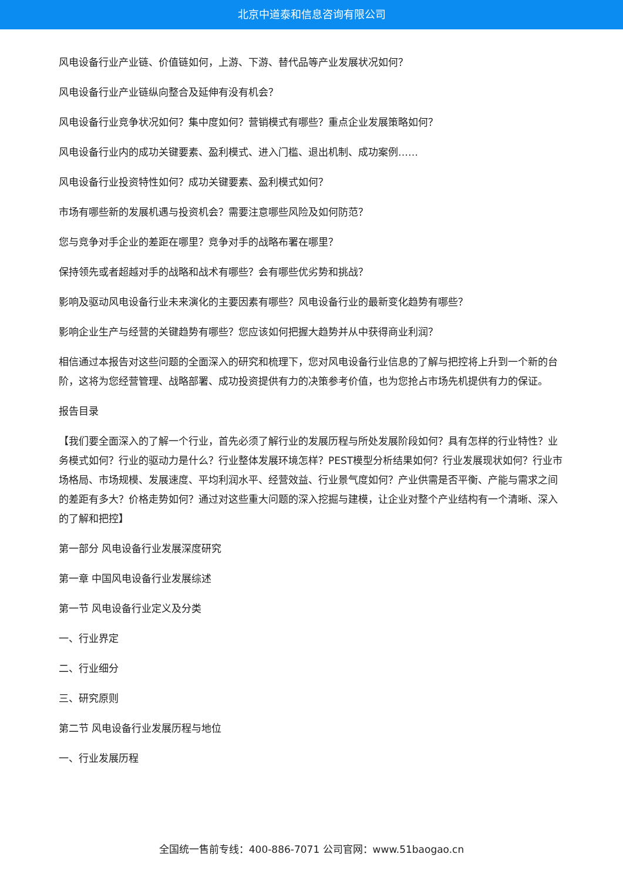北京中道泰和信息咨询有限公司
风电设备行业产业链、价值链如何，上游、下游、替代品等产业发展状况如何？
风电设备行业产业链纵向整合及延伸有没有机会？
风电设备行业竞争状况如何？集中度如何？营销模式有哪些？重点企业发展策略如何？
风电设备行业内的成功关键要素、盈利模式、进入门槛、退出机制、成功案例……
风电设备行业投资特性如何？成功关键要素、盈利模式如何？
市场有哪些新的发展机遇与投资机会？需要注意哪些风险及如何防范？
您与竞争对手企业的差距在哪里？竞争对手的战略布署在哪里？
保持领先或者超越对手的战略和战术有哪些？会有哪些优劣势和挑战？
影响及驱动风电设备行业未来演化的主要因素有哪些？风电设备行业的最新变化趋势有哪些？
影响企业生产与经营的关键趋势有哪些？您应该如何把握大趋势并从中获得商业利润？
相信通过本报告对这些问题的全面深入的研究和梳理下，您对风电设备行业信息的了解与把控将上升到一个新的台阶，这将为您经营管理、战略部署、成功投资提供有力的决策参考价值，也为您抢占市场先机提供有力的保证。
报告目录
【我们要全面深入的了解一个行业，首先必须了解行业的发展历程与所处发展阶段如何？具有怎样的行业特性？业务模式如何？行业的驱动力是什么？行业整体发展环境怎样？PEST模型分析结果如何？行业发展现状如何？行业市场格局、市场规模、发展速度、平均利润水平、经营效益、行业景气度如何？产业供需是否平衡、产能与需求之间的差距有多大？价格走势如何？通过对这些重大问题的深入挖掘与建模，让企业对整个产业结构有一个清晰、深入的了解和把控】
第一部分 风电设备行业发展深度研究
第一章 中国风电设备行业发展综述
第一节 风电设备行业定义及分类
一、行业界定
二、行业细分
三、研究原则
第二节 风电设备行业发展历程与地位
一、行业发展历程
全国统一售前专线：400-886-7071 公司官网：www.51baogao.cn